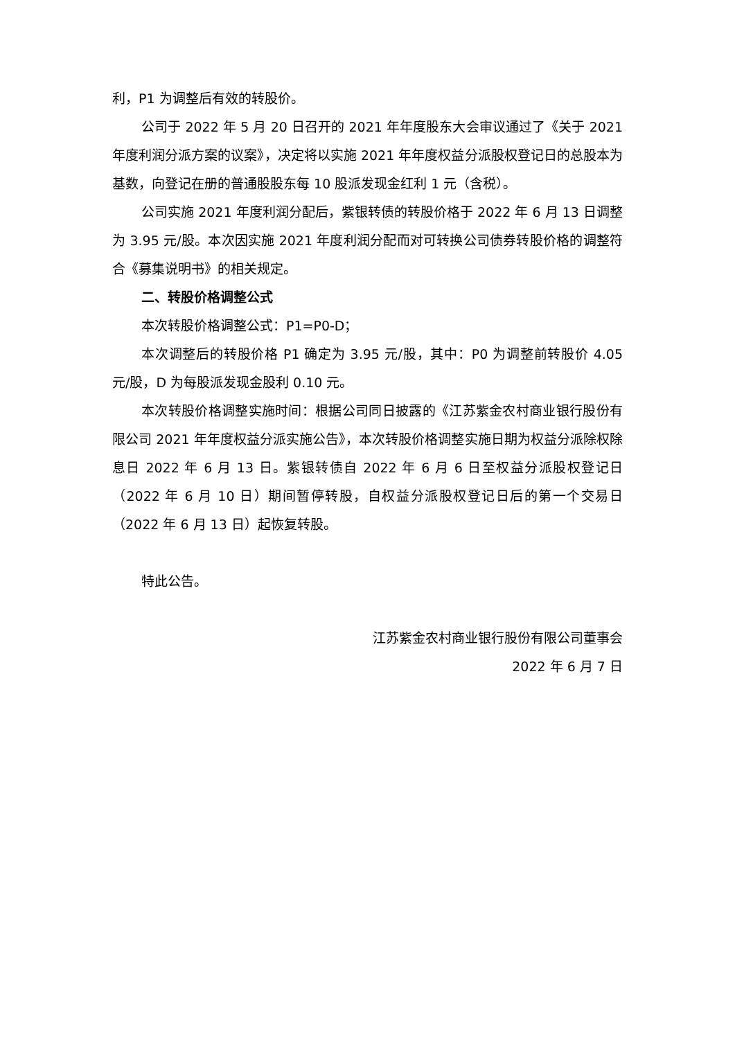利，P1 为调整后有效的转股价。
公司于 2022 年 5 月 20 日召开的 2021 年年度股东大会审议通过了《关于 2021 年度利润分派方案的议案》，决定将以实施 2021 年年度权益分派股权登记日的总股本为基数，向登记在册的普通股股东每 10 股派发现金红利 1 元（含税）。
公司实施 2021 年度利润分配后，紫银转债的转股价格于 2022 年 6 月 13 日调整为 3.95 元/股。本次因实施 2021 年度利润分配而对可转换公司债券转股价格的调整符合《募集说明书》的相关规定。
二、转股价格调整公式
本次转股价格调整公式：P1=P0-D；
本次调整后的转股价格 P1 确定为 3.95 元/股，其中：P0 为调整前转股价 4.05 元/股，D 为每股派发现金股利 0.10 元。
本次转股价格调整实施时间：根据公司同日披露的《江苏紫金农村商业银行股份有限公司 2021 年年度权益分派实施公告》，本次转股价格调整实施日期为权益分派除权除息日 2022 年 6 月 13 日。紫银转债自 2022 年 6 月 6 日至权益分派股权登记日（2022 年 6 月 10 日）期间暂停转股，自权益分派股权登记日后的第一个交易日（2022 年 6 月 13 日）起恢复转股。
特此公告。
江苏紫金农村商业银行股份有限公司董事会
2022 年 6 月 7 日